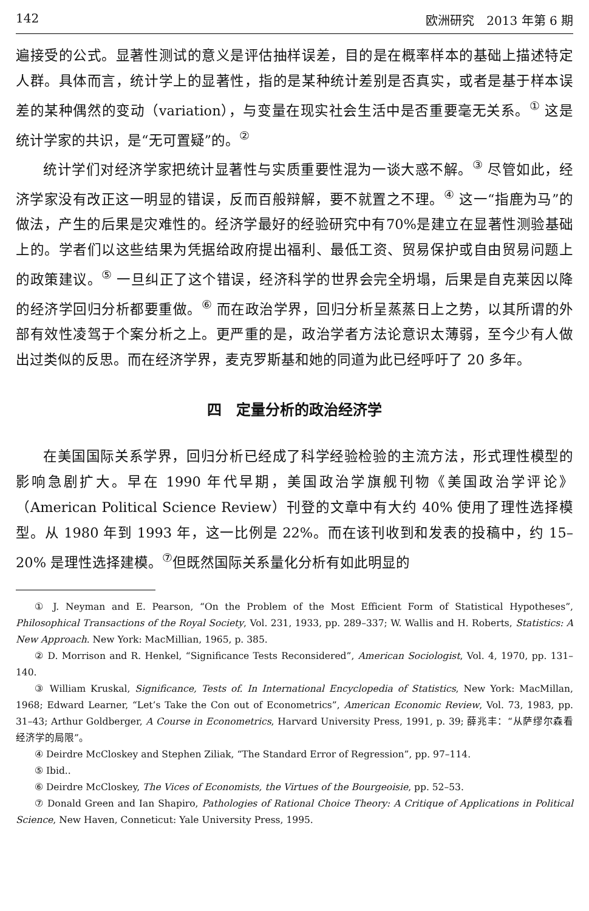142 欧洲研究　2013 年第 6 期
遍接受的公式。显著性测试的意义是评估抽样误差，目的是在概率样本的基础上描述特定人群。具体而言，统计学上的显著性，指的是某种统计差别是否真实，或者是基于样本误差的某种偶然的变动（variation），与变量在现实社会生活中是否重要毫无关系。<sup>①</sup> 这是统计学家的共识，是“无可置疑”的。<sup>②</sup>
统计学们对经济学家把统计显著性与实质重要性混为一谈大惑不解。<sup>③</sup> 尽管如此，经济学家没有改正这一明显的错误，反而百般辩解，要不就置之不理。<sup>④</sup> 这一“指鹿为马”的做法，产生的后果是灾难性的。经济学最好的经验研究中有70%是建立在显著性测验基础上的。学者们以这些结果为凭据给政府提出福利、最低工资、贸易保护或自由贸易问题上的政策建议。<sup>⑤</sup> 一旦纠正了这个错误，经济科学的世界会完全坍塌，后果是自克莱因以降的经济学回归分析都要重做。<sup>⑥</sup> 而在政治学界，回归分析呈蒸蒸日上之势，以其所谓的外部有效性凌驾于个案分析之上。更严重的是，政治学者方法论意识太薄弱，至今少有人做出过类似的反思。而在经济学界，麦克罗斯基和她的同道为此已经呼吁了 20 多年。
四　定量分析的政治经济学
在美国国际关系学界，回归分析已经成了科学经验检验的主流方法，形式理性模型的影响急剧扩大。早在 1990 年代早期，美国政治学旗舰刊物《美国政治学评论》（American Political Science Review）刊登的文章中有大约 40% 使用了理性选择模型。从 1980 年到 1993 年，这一比例是 22%。而在该刊收到和发表的投稿中，约 15–20% 是理性选择建模。<sup>⑦</sup>但既然国际关系量化分析有如此明显的
① J. Neyman and E. Pearson, “On the Problem of the Most Efficient Form of Statistical Hypotheses”, Philosophical Transactions of the Royal Society, Vol. 231, 1933, pp. 289–337; W. Wallis and H. Roberts, Statistics: A New Approach. New York: MacMillian, 1965, p. 385.
② D. Morrison and R. Henkel, “Significance Tests Reconsidered”, American Sociologist, Vol. 4, 1970, pp. 131–140.
③ William Kruskal, Significance, Tests of. In International Encyclopedia of Statistics, New York: MacMillan, 1968; Edward Learner, “Let’s Take the Con out of Econometrics”, American Economic Review, Vol. 73, 1983, pp. 31–43; Arthur Goldberger, A Course in Econometrics, Harvard University Press, 1991, p. 39; 薛兆丰：“从萨缪尔森看经济学的局限”。
④ Deirdre McCloskey and Stephen Ziliak, “The Standard Error of Regression”, pp. 97–114.
⑤ Ibid..
⑥ Deirdre McCloskey, The Vices of Economists, the Virtues of the Bourgeoisie, pp. 52–53.
⑦ Donald Green and Ian Shapiro, Pathologies of Rational Choice Theory: A Critique of Applications in Political Science, New Haven, Conneticut: Yale University Press, 1995.